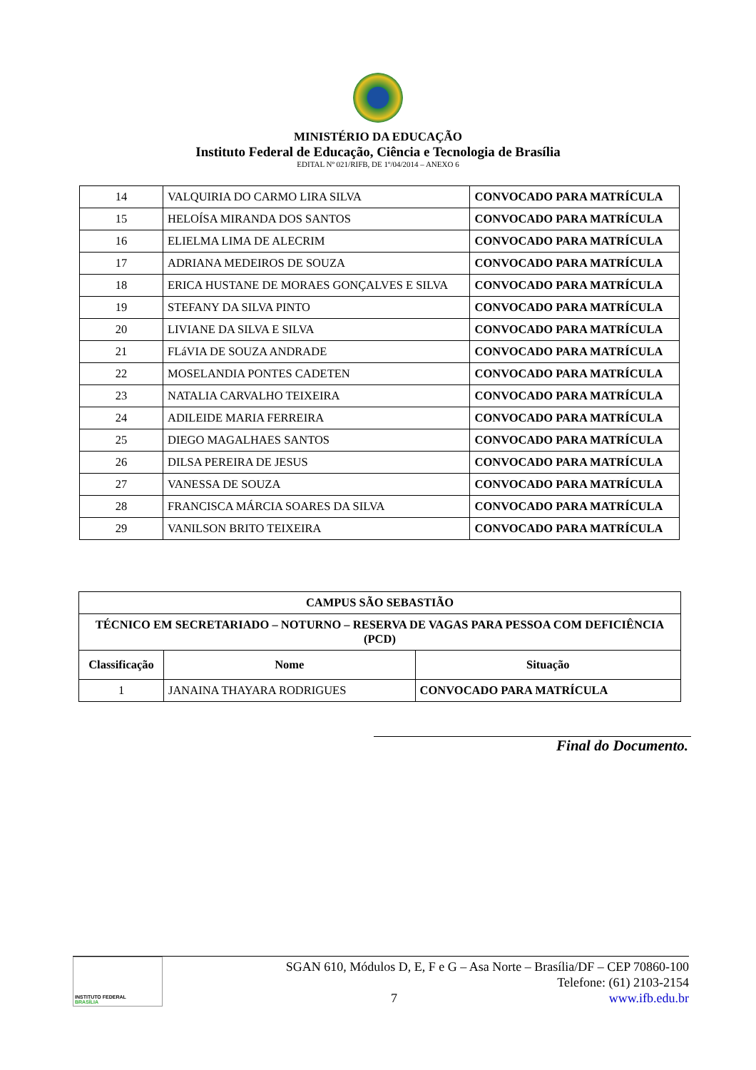MINISTÉRIO DA EDUCAÇÃO
Instituto Federal de Educação, Ciência e Tecnologia de Brasília
EDITAL Nº 021/RIFB, DE 1º/04/2014 – ANEXO 6
| 14 | VALQUIRIA DO CARMO LIRA SILVA | CONVOCADO PARA MATRÍCULA |
| 15 | HELOÍSA MIRANDA DOS SANTOS | CONVOCADO PARA MATRÍCULA |
| 16 | ELIELMA LIMA DE ALECRIM | CONVOCADO PARA MATRÍCULA |
| 17 | ADRIANA MEDEIROS DE SOUZA | CONVOCADO PARA MATRÍCULA |
| 18 | ERICA HUSTANE DE MORAES GONÇALVES E SILVA | CONVOCADO PARA MATRÍCULA |
| 19 | STEFANY DA SILVA PINTO | CONVOCADO PARA MATRÍCULA |
| 20 | LIVIANE DA SILVA E SILVA | CONVOCADO PARA MATRÍCULA |
| 21 | FLáVIA DE SOUZA ANDRADE | CONVOCADO PARA MATRÍCULA |
| 22 | MOSELANDIA PONTES CADETEN | CONVOCADO PARA MATRÍCULA |
| 23 | NATALIA CARVALHO TEIXEIRA | CONVOCADO PARA MATRÍCULA |
| 24 | ADILEIDE MARIA FERREIRA | CONVOCADO PARA MATRÍCULA |
| 25 | DIEGO MAGALHAES SANTOS | CONVOCADO PARA MATRÍCULA |
| 26 | DILSA PEREIRA DE JESUS | CONVOCADO PARA MATRÍCULA |
| 27 | VANESSA DE SOUZA | CONVOCADO PARA MATRÍCULA |
| 28 | FRANCISCA MÁRCIA SOARES DA SILVA | CONVOCADO PARA MATRÍCULA |
| 29 | VANILSON BRITO TEIXEIRA | CONVOCADO PARA MATRÍCULA |
| CAMPUS SÃO SEBASTIÃO | | |
| --- | --- | --- |
| TÉCNICO EM SECRETARIADO – NOTURNO – RESERVA DE VAGAS PARA PESSOA COM DEFICIÊNCIA (PCD) | | |
| Classificação | Nome | Situação |
| 1 | JANAINA THAYARA RODRIGUES | CONVOCADO PARA MATRÍCULA |
Final do Documento.
INSTITUTO FEDERAL
BRASÍLIA
SGAN 610, Módulos D, E, F e G – Asa Norte – Brasília/DF – CEP 70860-100
Telefone: (61) 2103-2154
7 www.ifb.edu.br